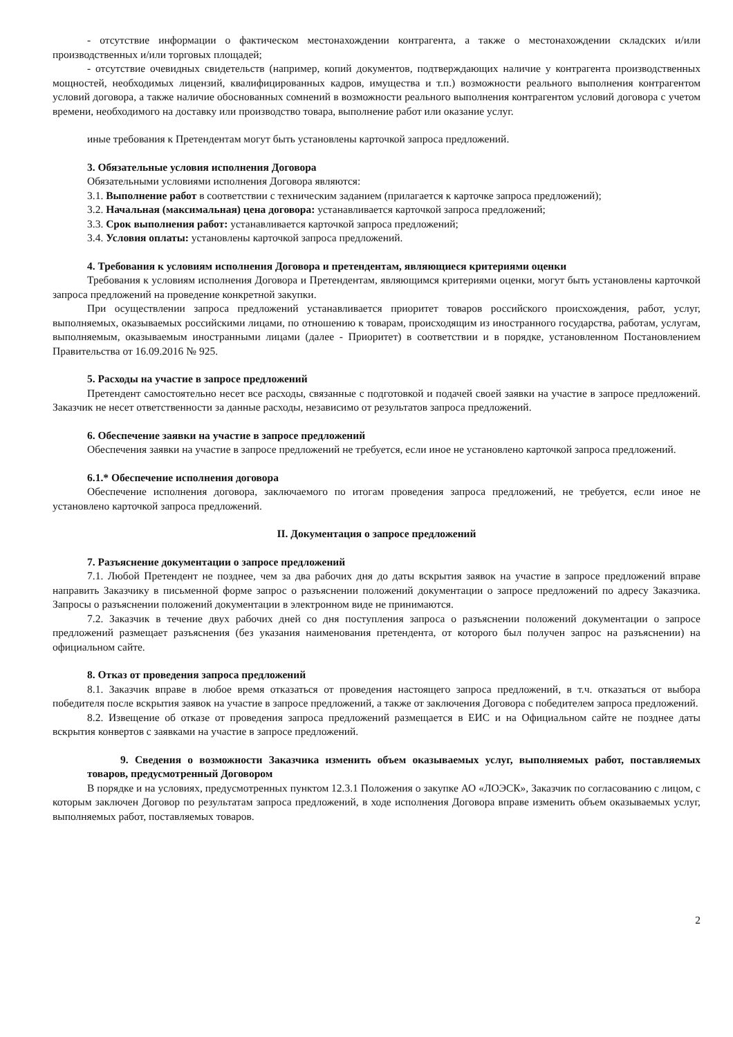- отсутствие информации о фактическом местонахождении контрагента, а также о местонахождении складских и/или производственных и/или торговых площадей;
- отсутствие очевидных свидетельств (например, копий документов, подтверждающих наличие у контрагента производственных мощностей, необходимых лицензий, квалифицированных кадров, имущества и т.п.) возможности реального выполнения контрагентом условий договора, а также наличие обоснованных сомнений в возможности реального выполнения контрагентом условий договора с учетом времени, необходимого на доставку или производство товара, выполнение работ или оказание услуг.
иные требования к Претендентам могут быть установлены карточкой запроса предложений.
3. Обязательные условия исполнения Договора
Обязательными условиями исполнения Договора являются:
3.1. Выполнение работ в соответствии с техническим заданием (прилагается к карточке запроса предложений);
3.2. Начальная (максимальная) цена договора: устанавливается карточкой запроса предложений;
3.3. Срок выполнения работ: устанавливается карточкой запроса предложений;
3.4. Условия оплаты: установлены карточкой запроса предложений.
4. Требования к условиям исполнения Договора и претендентам, являющиеся критериями оценки
Требования к условиям исполнения Договора и Претендентам, являющимся критериями оценки, могут быть установлены карточкой запроса предложений на проведение конкретной закупки.
При осуществлении запроса предложений устанавливается приоритет товаров российского происхождения, работ, услуг, выполняемых, оказываемых российскими лицами, по отношению к товарам, происходящим из иностранного государства, работам, услугам, выполняемым, оказываемым иностранными лицами (далее - Приоритет) в соответствии и в порядке, установленном Постановлением Правительства от 16.09.2016 № 925.
5. Расходы на участие в запросе предложений
Претендент самостоятельно несет все расходы, связанные с подготовкой и подачей своей заявки на участие в запросе предложений. Заказчик не несет ответственности за данные расходы, независимо от результатов запроса предложений.
6. Обеспечение заявки на участие в запросе предложений
Обеспечения заявки на участие в запросе предложений не требуется, если иное не установлено карточкой запроса предложений.
6.1.* Обеспечение исполнения договора
Обеспечение исполнения договора, заключаемого по итогам проведения запроса предложений, не требуется, если иное не установлено карточкой запроса предложений.
II. Документация о запросе предложений
7. Разъяснение документации о запросе предложений
7.1. Любой Претендент не позднее, чем за два рабочих дня до даты вскрытия заявок на участие в запросе предложений вправе направить Заказчику в письменной форме запрос о разъяснении положений документации о запросе предложений по адресу Заказчика. Запросы о разъяснении положений документации в электронном виде не принимаются.
7.2. Заказчик в течение двух рабочих дней со дня поступления запроса о разъяснении положений документации о запросе предложений размещает разъяснения (без указания наименования претендента, от которого был получен запрос на разъяснении) на официальном сайте.
8. Отказ от проведения запроса предложений
8.1. Заказчик вправе в любое время отказаться от проведения настоящего запроса предложений, в т.ч. отказаться от выбора победителя после вскрытия заявок на участие в запросе предложений, а также от заключения Договора с победителем запроса предложений.
8.2. Извещение об отказе от проведения запроса предложений размещается в ЕИС и на Официальном сайте не позднее даты вскрытия конвертов с заявками на участие в запросе предложений.
9. Сведения о возможности Заказчика изменить объем оказываемых услуг, выполняемых работ, поставляемых товаров, предусмотренный Договором
В порядке и на условиях, предусмотренных пунктом 12.3.1 Положения о закупке АО «ЛОЭСК», Заказчик по согласованию с лицом, с которым заключен Договор по результатам запроса предложений, в ходе исполнения Договора вправе изменить объем оказываемых услуг, выполняемых работ, поставляемых товаров.
2